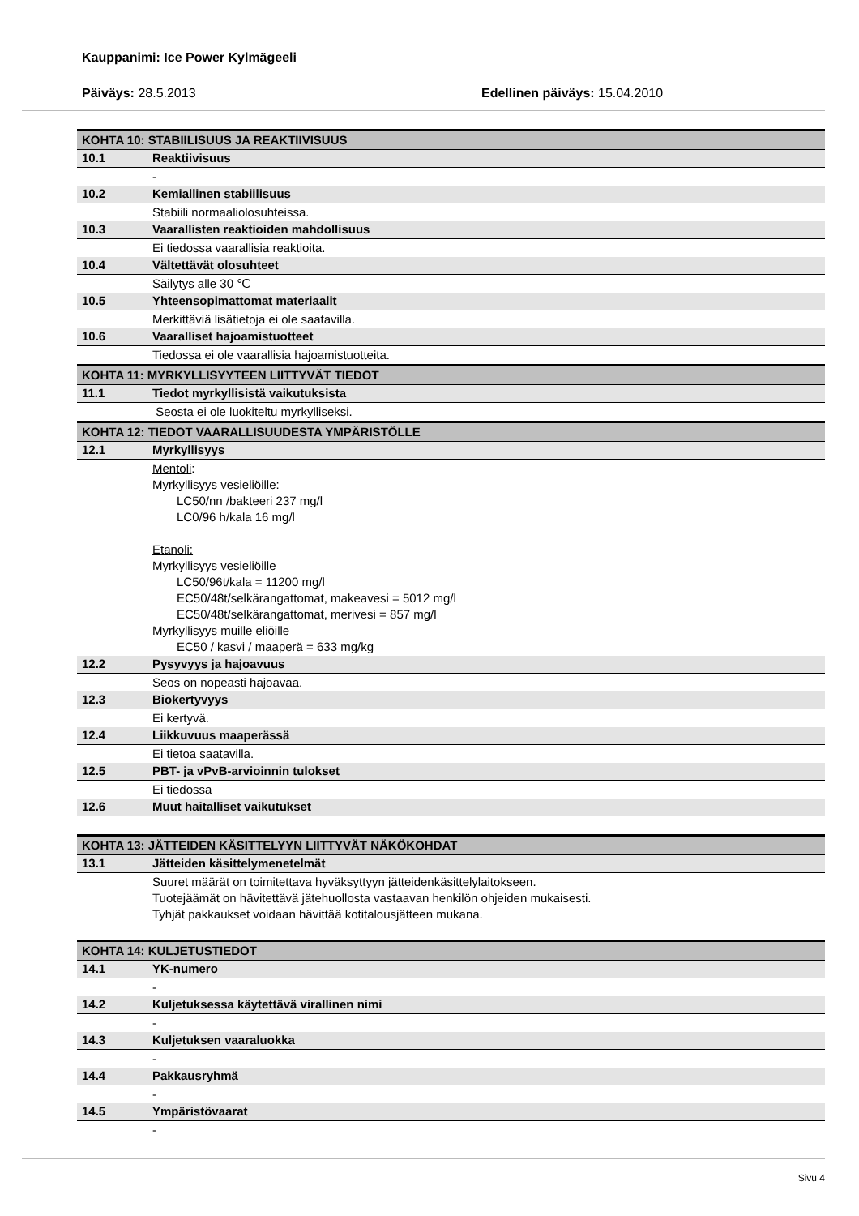Kauppanimi: Ice Power Kylmägeeli
Päiväys: 28.5.2013 Edellinen päiväys: 15.04.2010
KOHTA 10: STABIILISUUS JA REAKTIIVISUUS
10.1 Reaktiivisuus
-
10.2 Kemiallinen stabiilisuus
Stabiili normaaliolosuhteissa.
10.3 Vaarallisten reaktioiden mahdollisuus
Ei tiedossa vaarallisia reaktioita.
10.4 Vältettävät olosuhteet
Säilytys alle 30 ℃
10.5 Yhteensopimattomat materiaalit
Merkittäviä lisätietoja ei ole saatavilla.
10.6 Vaaralliset hajoamistuotteet
Tiedossa ei ole vaarallisia hajoamistuotteita.
KOHTA 11: MYRKYLLISYYTEEN LIITTYVÄT TIEDOT
11.1 Tiedot myrkyllisistä vaikutuksista
Seosta ei ole luokiteltu myrkylliseksi.
KOHTA 12: TIEDOT VAARALLISUUDESTA YMPÄRISTÖLLE
12.1 Myrkyllisyys
Mentoli:
Myrkyllisyys vesieliöille:
LC50/nn /bakteeri 237 mg/l
LC0/96 h/kala 16 mg/l
Etanoli:
Myrkyllisyys vesieliöille
LC50/96t/kala = 11200 mg/l
EC50/48t/selkärangattomat, makeavesi = 5012 mg/l
EC50/48t/selkärangattomat, merivesi = 857 mg/l
Myrkyllisyys muille eliöille
EC50 / kasvi / maaperä = 633 mg/kg
12.2 Pysyvyys ja hajoavuus
Seos on nopeasti hajoavaa.
12.3 Biokertyvyys
Ei kertyvä.
12.4 Liikkuvuus maaperässä
Ei tietoa saatavilla.
12.5 PBT- ja vPvB-arvioinnin tulokset
Ei tiedossa
12.6 Muut haitalliset vaikutukset
KOHTA 13: JÄTTEIDEN KÄSITTELYYN LIITTYVÄT NÄKÖKOHDAT
13.1 Jätteiden käsittelymenetelmät
Suuret määrät on toimitettava hyväksyttyyn jätteidenkäsittelylaitokseen.
Tuotejäämät on hävitettävä jätehuollosta vastaavan henkilön ohjeiden mukaisesti.
Tyhjät pakkaukset voidaan hävittää kotitalousjätteen mukana.
KOHTA 14: KULJETUSTIEDOT
14.1 YK-numero
-
14.2 Kuljetuksessa käytettävä virallinen nimi
-
14.3 Kuljetuksen vaaraluokka
-
14.4 Pakkausryhmä
-
14.5 Ympäristövaarat
-
Sivu 4